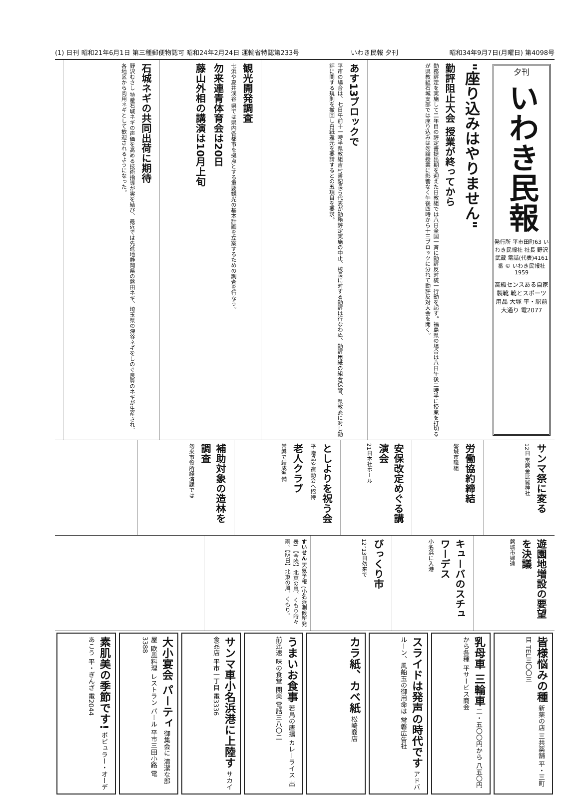(1) 日刊 昭和21年6月1日 第三種郵便物認可 昭和24年2月24日 運輸省特認第233号 いわき民報 夕刊 昭和34年9月7日(月曜日) 第4098号
夕刊
いわき民報
発行所 平市田町63 いわき民報社 社長 野沢武蔵 電話(代表)4161番 © いわき民報社 1959
高級センスある自家製靴 靴とスポーツ用品 大塚 平・駅前大通り 電2077
"座り込みはやりません"
勤評阻止大会 授業が終ってから
勤務評定を実施して二年目の評定書提出期を迎えた日教組では八日全国一斉に勤評反対統一行動を起す。福島県の場合は八日午後二時半に授業を打切るが県教組石城支部では座り込みは勿論授業に影響なく午後四時から十三ブロックに分れて勤評反対大会を開く。
あす13ブロックで
平市の場合は、七日午前十一時半県教組吉村書記長ら代表が勤務評定実施の中止、校長に対する勤評は行なわぬ、勤評用紙の組合保管、県教委に対し勤評に関する規則を撤回し白紙還元を要請するとの五項目を要求。
観光開発調査
七浜や夏井渓谷 県では県内各都市を拠点とする重要観光の基本計画を立案するための調査を行なう。
勿来連青体育会は20日
藤山外相の講演は10月上旬
石城ネギの共同出荷に期待
野沢むさし 特産石城ネギの声価を高める技術指導が実を結び、最近では先進地静岡県の磐田ネギ、埼玉県の深谷ネギをしのぐ良質のネギが生産され、各地区から肉用ネギとして歓迎されるようになった。
サンマ祭に変る
12日 常磐金比羅神社
労働協約締結
磐城市職組
安保改定めぐる講演会
21日本社ホール
としよりを祝う会
平 贈品や運動会へ招待
老人クラブ
常磐で結成準備
補助対象の造林を調査
勿来市役所経済課では
遊園地増設の要望を決議
磐城市婦連
キューバのスチュワーデス
小名浜に入港
びっくり市
12、13日勿来で
すいせん 天気予報 (小名浜測候所発表) 【今晩】北東の風、くもり時々雨。【明日】北東の風、くもり。
皆様悩みの種 新薬の店 三共薬舗 平・三町目 TEL三〇〇三
乳母車 三輪車 二・五〇〇円から 八五〇円から各種 平サービス商会
スライドは発声の時代です アドバルーン、風船玉の御用命は 常磐広告社
カラ紙、カベ紙 松崎商店
うまいお食事 若鳥の唐揚 カレーライス 出前迅速 味の食堂 開楽 電話三八〇二
サンマ車小名浜港に上陸す サカイ食品店 平市一丁目 電3336
大小宴会 パーティ 御集会に 清潔な部屋 欧風料理 レストラン パール 平市三田小路 電3388
素肌美の季節です! ポピュラー・オーデ あこう 平・ぎんざ 電2044